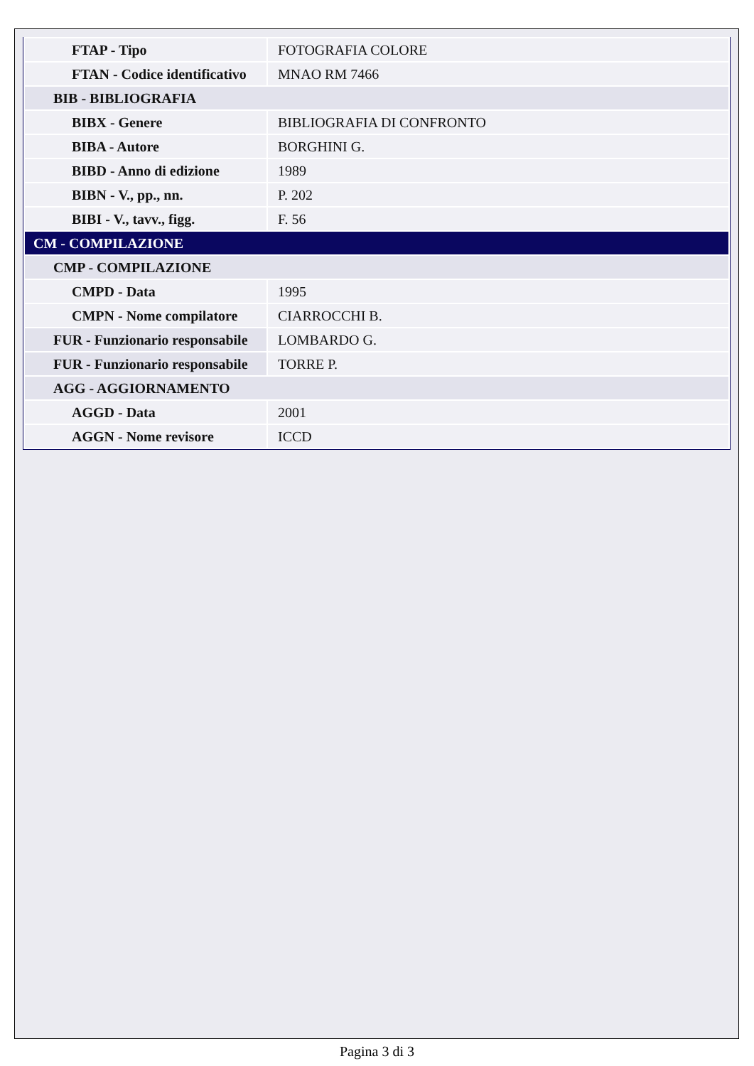| FTAP - Tipo | FOTOGRAFIA COLORE |
| FTAN - Codice identificativo | MNAO RM 7466 |
| BIB - BIBLIOGRAFIA | |
| BIBX - Genere | BIBLIOGRAFIA DI CONFRONTO |
| BIBA - Autore | BORGHINI G. |
| BIBD - Anno di edizione | 1989 |
| BIBN - V., pp., nn. | P. 202 |
| BIBI - V., tavv., figg. | F. 56 |
| CM - COMPILAZIONE | |
| CMP - COMPILAZIONE | |
| CMPD - Data | 1995 |
| CMPN - Nome compilatore | CIARROCCHI B. |
| FUR - Funzionario responsabile | LOMBARDO G. |
| FUR - Funzionario responsabile | TORRE P. |
| AGG - AGGIORNAMENTO | |
| AGGD - Data | 2001 |
| AGGN - Nome revisore | ICCD |
Pagina 3 di 3